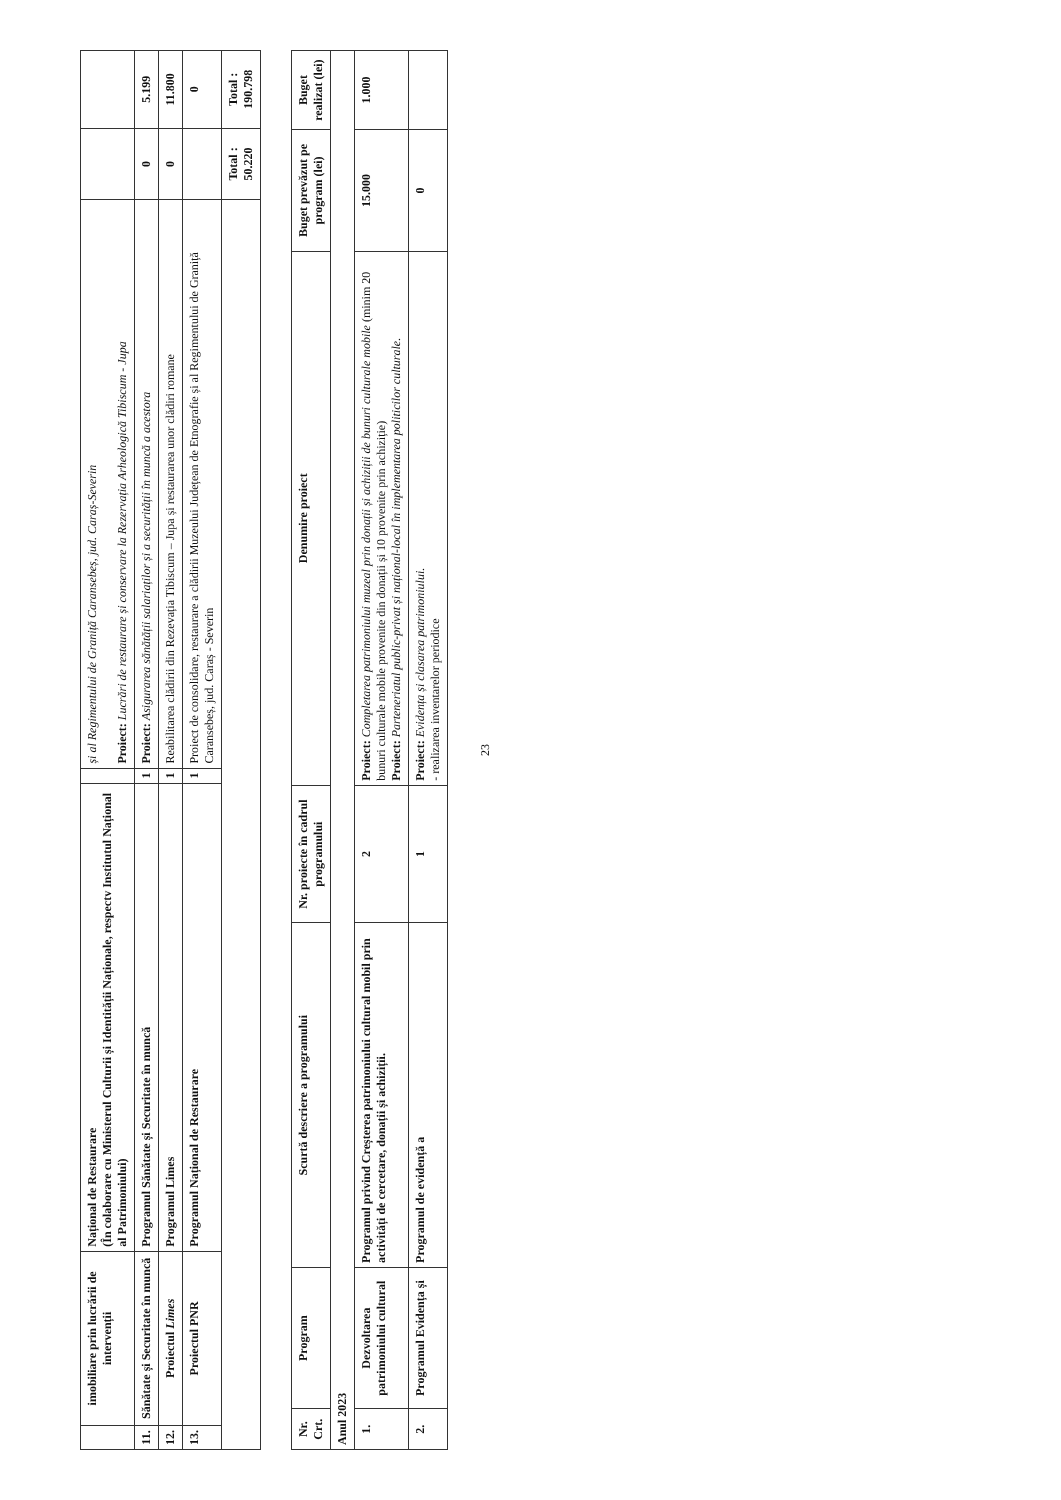| | imobiliare prin lucrării de intervenții | Național de Restaurare (În colaborare cu Ministerul Culturii și Identității Naționale, respectv Institutul Național al Patrimoniului) | | și al Regimentului de Graniță Caransebeș, jud. Caraș-Severin Proiect: Lucrări de restaurare și conservare la Rezervația Arheologică Tibiscum - Jupa | | |
| 11. | Sănătate și Securitate în muncă | Programul Sănătate și Securitate în muncă | 1 | Proiect: Asigurarea sănătății salariaților și a securității în muncă a acestora | 0 | 5.199 |
| 12. | Proiectul Limes | Programul Limes | 1 | Reabilitarea clădirii din Rezevația Tibiscum – Jupa și restaurarea unor clădiri romane | 0 | 11.800 |
| 13. | Proiectul PNR | Programul Național de Restaurare | 1 | Proiect de consolidare, restaurare a clădirii Muzeului Județean de Etnografie și al Regimentului de Graniță Caransebeș, jud. Caraș - Severin | | 0 |
| | | | | | Total : 50.220 | Total : 190.798 |
| Nr. Crt. | Program | Scurtă descriere a programului | Nr. proiecte în cadrul programului | Denumire proiect | Buget prevăzut pe program (lei) | Buget realizat (lei) |
| --- | --- | --- | --- | --- | --- | --- |
| Anul 2023 | | | | | | |
| 1. | Dezvoltarea patrimoniului cultural | Programul privind Creșterea patrimoniului cultural mobil prin activități de cercetare, donații și achiziții. | 2 | Proiect: Completarea patrimoniului muzeal prin donații și achiziții de bunuri culturale mobile (minim 20 bunuri culturale mobile provenite din donații și 10 provenite prin achiziție) Proiect: Parteneriatul public-privat și național-local în implementarea politicilor culturale. | 15.000 | 1.000 |
| 2. | Programul Evidența și | Programul de evidență a | 1 | Proiect: Evidența și clasarea patrimoniului. - realizarea inventarelor periodice | 0 | |
23